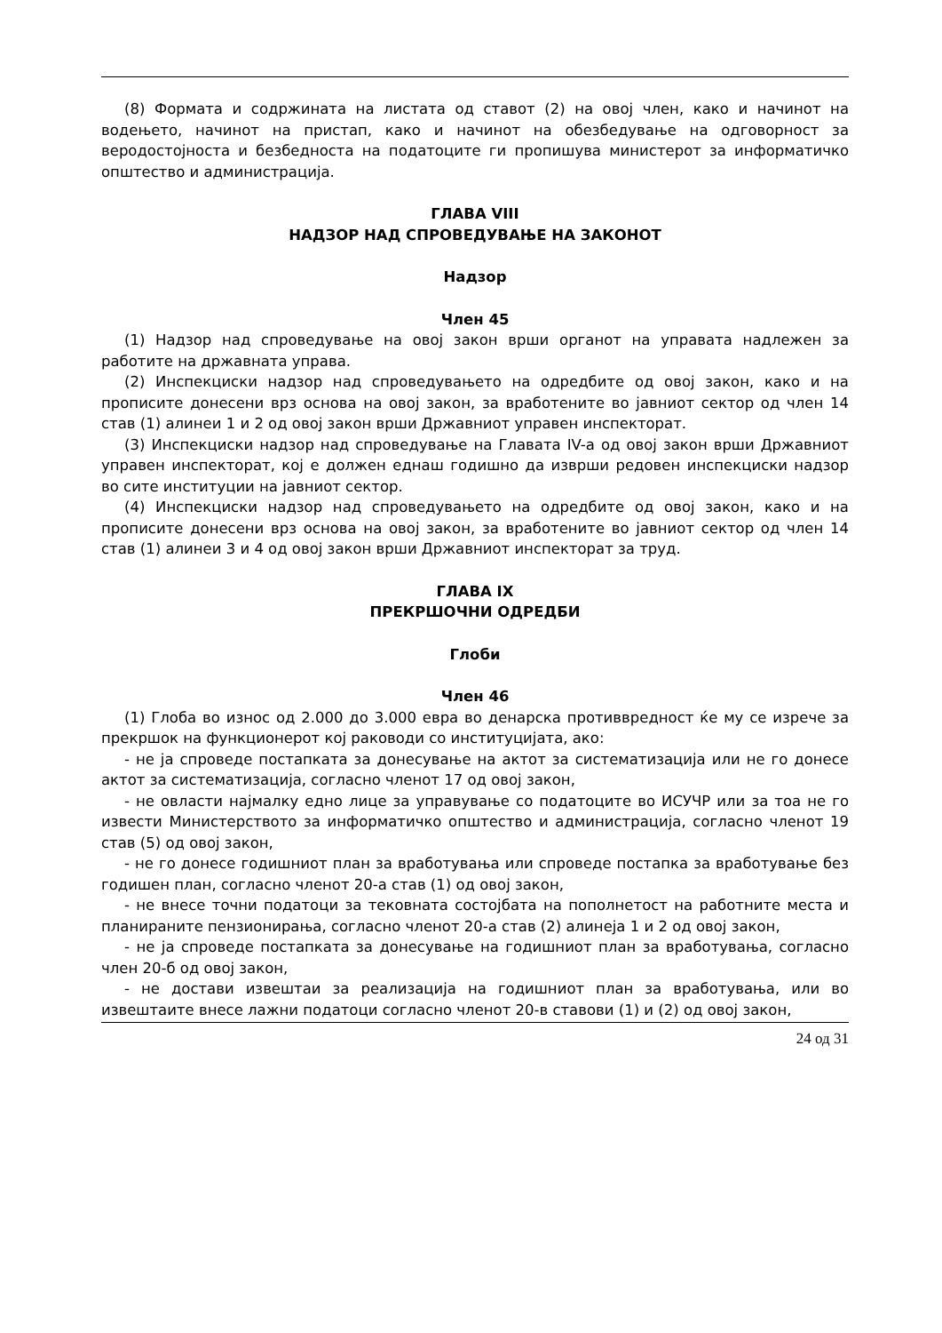(8) Формата и содржината на листата од ставот (2) на овој член, како и начинот на водењето, начинот на пристап, како и начинот на обезбедување на одговорност за веродостојноста и безбедноста на податоците ги пропишува министерот за информатичко општество и администрација.
ГЛАВА VIII
НАДЗОР НАД СПРОВЕДУВАЊЕ НА ЗАКОНОТ
Надзор
Член 45
(1) Надзор над спроведување на овој закон врши органот на управата надлежен за работите на државната управа.
(2) Инспекциски надзор над спроведувањето на одредбите од овој закон, како и на прописите донесени врз основа на овој закон, за вработените во јавниот сектор од член 14 став (1) алинеи 1 и 2 од овој закон врши Државниот управен инспекторат.
(3) Инспекциски надзор над спроведување на Главата IV-а од овој закон врши Државниот управен инспекторат, кој е должен еднаш годишно да изврши редовен инспекциски надзор во сите институции на јавниот сектор.
(4) Инспекциски надзор над спроведувањето на одредбите од овој закон, како и на прописите донесени врз основа на овој закон, за вработените во јавниот сектор од член 14 став (1) алинеи 3 и 4 од овој закон врши Државниот инспекторат за труд.
ГЛАВА IX
ПРЕКРШОЧНИ ОДРЕДБИ
Глоби
Член 46
(1) Глоба во износ од 2.000 до 3.000 евра во денарска противвредност ќе му се изрече за прекршок на функционерот кој раководи со институцијата, ако:
- не ја спроведе постапката за донесување на актот за систематизација или не го донесе актот за систематизација, согласно членот 17 од овој закон,
- не овласти најмалку едно лице за управување со податоците во ИСУЧР или за тоа не го извести Министерството за информатичко општество и администрација, согласно членот 19 став (5) од овој закон,
- не го донесе годишниот план за вработувања или спроведе постапка за вработување без годишен план, согласно членот 20-а став (1) од овој закон,
- не внесе точни податоци за тековната состојбата на пополнетост на работните места и планираните пензионирања, согласно членот 20-а став (2) алинеја 1 и 2 од овој закон,
- не ја спроведе постапката за донесување на годишниот план за вработувања, согласно член 20-б од овој закон,
- не достави извештаи за реализација на годишниот план за вработувања, или во извештаите внесе лажни податоци согласно членот 20-в ставови (1) и (2) од овој закон,
24 од 31